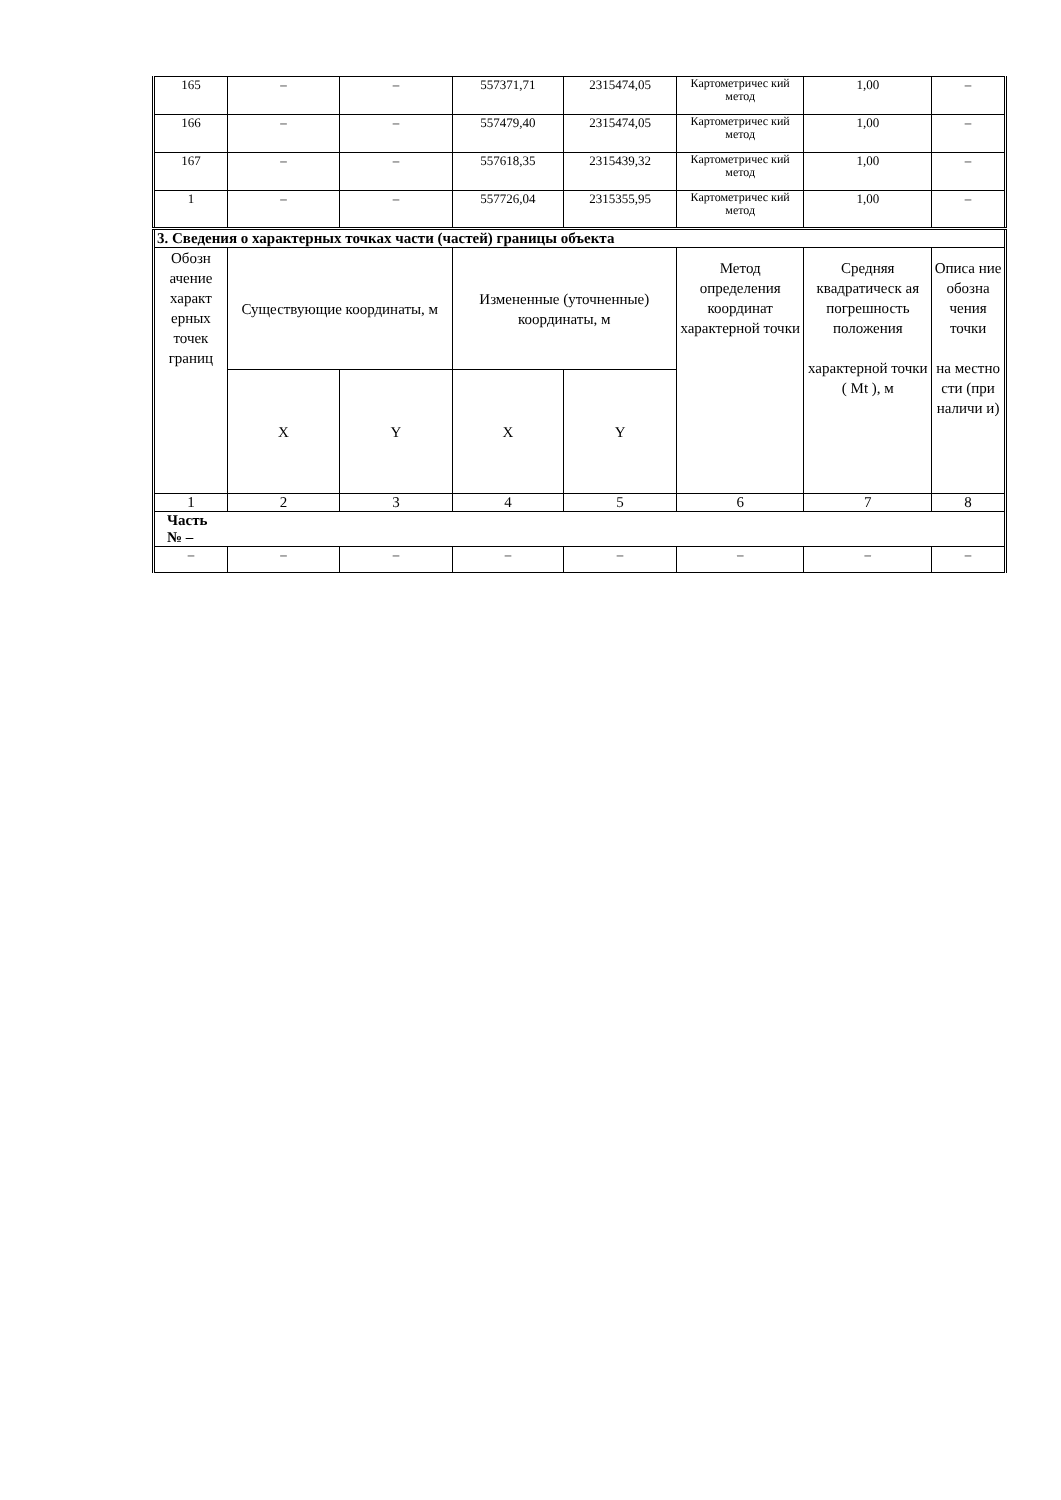| 165 | – | – | 557371,71 | 2315474,05 | Картометричес кий метод | 1,00 | – |
| 166 | – | – | 557479,40 | 2315474,05 | Картометричес кий метод | 1,00 | – |
| 167 | – | – | 557618,35 | 2315439,32 | Картометричес кий метод | 1,00 | – |
| 1 | – | – | 557726,04 | 2315355,95 | Картометричес кий метод | 1,00 | – |
| 3. Сведения о характерных точках части (частей) границы объекта | | | | | | | |
| Обозн ачение характ ерных точек границ | Существующие координаты, м | | Измененные (уточненные) координаты, м | | Метод определения координат характерной точки | Средняя квадратическ ая погрешность положения характерной точки ( Mt ), м | Описа ние обозна чения точки на местно сти (при наличи и) |
| | X | Y | X | Y | | | |
| 1 | 2 | 3 | 4 | 5 | 6 | 7 | 8 |
| Часть № – | | | | | | | |
| – | – | – | – | – | – | – | – |